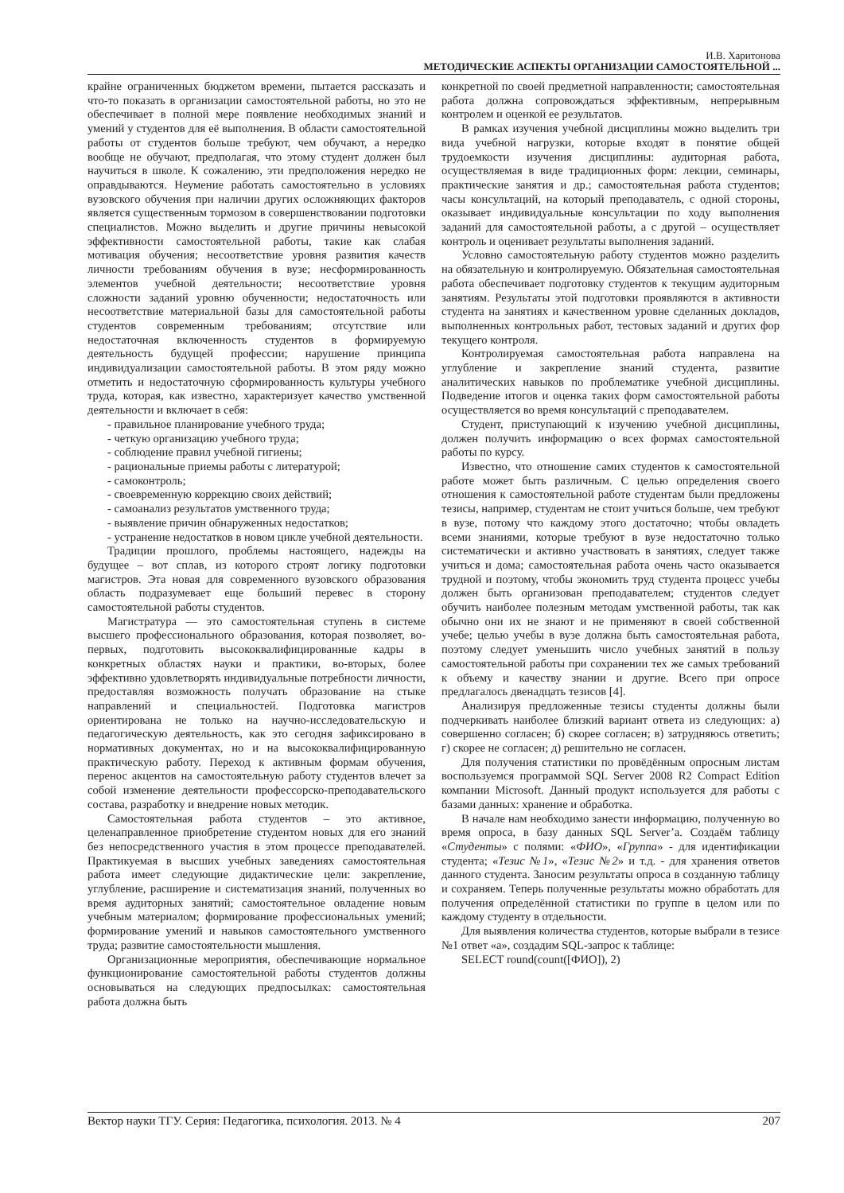И.В. Харитонова
МЕТОДИЧЕСКИЕ АСПЕКТЫ ОРГАНИЗАЦИИ САМОСТОЯТЕЛЬНОЙ ...
крайне ограниченных бюджетом времени, пытается рассказать и что-то показать в организации самостоятельной работы, но это не обеспечивает в полной мере появление необходимых знаний и умений у студентов для её выполнения. В области самостоятельной работы от студентов больше требуют, чем обучают, а нередко вообще не обучают, предполагая, что этому студент должен был научиться в школе. К сожалению, эти предположения нередко не оправдываются. Неумение работать самостоятельно в условиях вузовского обучения при наличии других осложняющих факторов является существенным тормозом в совершенствовании подготовки специалистов. Можно выделить и другие причины невысокой эффективности самостоятельной работы, такие как слабая мотивация обучения; несоответствие уровня развития качеств личности требованиям обучения в вузе; несформированность элементов учебной деятельности; несоответствие уровня сложности заданий уровню обученности; недостаточность или несоответствие материальной базы для самостоятельной работы студентов современным требованиям; отсутствие или недостаточная включенность студентов в формируемую деятельность будущей профессии; нарушение принципа индивидуализации самостоятельной работы. В этом ряду можно отметить и недостаточную сформированность культуры учебного труда, которая, как известно, характеризует качество умственной деятельности и включает в себя:
- правильное планирование учебного труда;
- четкую организацию учебного труда;
- соблюдение правил учебной гигиены;
- рациональные приемы работы с литературой;
- самоконтроль;
- своевременную коррекцию своих действий;
- самоанализ результатов умственного труда;
- выявление причин обнаруженных недостатков;
- устранение недостатков в новом цикле учебной деятельности.
Традиции прошлого, проблемы настоящего, надежды на будущее – вот сплав, из которого строят логику подготовки магистров. Эта новая для современного вузовского образования область подразумевает еще больший перевес в сторону самостоятельной работы студентов.
Магистратура — это самостоятельная ступень в системе высшего профессионального образования, которая позволяет, во-первых, подготовить высококвалифицированные кадры в конкретных областях науки и практики, во-вторых, более эффективно удовлетворять индивидуальные потребности личности, предоставляя возможность получать образование на стыке направлений и специальностей. Подготовка магистров ориентирована не только на научно-исследовательскую и педагогическую деятельность, как это сегодня зафиксировано в нормативных документах, но и на высококвалифицированную практическую работу. Переход к активным формам обучения, перенос акцентов на самостоятельную работу студентов влечет за собой изменение деятельности профессорско-преподавательского состава, разработку и внедрение новых методик.
Самостоятельная работа студентов – это активное, целенаправленное приобретение студентом новых для его знаний без непосредственного участия в этом процессе преподавателей. Практикуемая в высших учебных заведениях самостоятельная работа имеет следующие дидактические цели: закрепление, углубление, расширение и систематизация знаний, полученных во время аудиторных занятий; самостоятельное овладение новым учебным материалом; формирование профессиональных умений; формирование умений и навыков самостоятельного умственного труда; развитие самостоятельности мышления.
Организационные мероприятия, обеспечивающие нормальное функционирование самостоятельной работы студентов должны основываться на следующих предпосылках: самостоятельная работа должна быть
конкретной по своей предметной направленности; самостоятельная работа должна сопровождаться эффективным, непрерывным контролем и оценкой ее результатов.
В рамках изучения учебной дисциплины можно выделить три вида учебной нагрузки, которые входят в понятие общей трудоемкости изучения дисциплины: аудиторная работа, осуществляемая в виде традиционных форм: лекции, семинары, практические занятия и др.; самостоятельная работа студентов; часы консультаций, на который преподаватель, с одной стороны, оказывает индивидуальные консультации по ходу выполнения заданий для самостоятельной работы, а с другой – осуществляет контроль и оценивает результаты выполнения заданий.
Условно самостоятельную работу студентов можно разделить на обязательную и контролируемую. Обязательная самостоятельная работа обеспечивает подготовку студентов к текущим аудиторным занятиям. Результаты этой подготовки проявляются в активности студента на занятиях и качественном уровне сделанных докладов, выполненных контрольных работ, тестовых заданий и других фор текущего контроля.
Контролируемая самостоятельная работа направлена на углубление и закрепление знаний студента, развитие аналитических навыков по проблематике учебной дисциплины. Подведение итогов и оценка таких форм самостоятельной работы осуществляется во время консультаций с преподавателем.
Студент, приступающий к изучению учебной дисциплины, должен получить информацию о всех формах самостоятельной работы по курсу.
Известно, что отношение самих студентов к самостоятельной работе может быть различным. С целью определения своего отношения к самостоятельной работе студентам были предложены тезисы, например, студентам не стоит учиться больше, чем требуют в вузе, потому что каждому этого достаточно; чтобы овладеть всеми знаниями, которые требуют в вузе недостаточно только систематически и активно участвовать в занятиях, следует также учиться и дома; самостоятельная работа очень часто оказывается трудной и поэтому, чтобы экономить труд студента процесс учебы должен быть организован преподавателем; студентов следует обучить наиболее полезным методам умственной работы, так как обычно они их не знают и не применяют в своей собственной учебе; целью учебы в вузе должна быть самостоятельная работа, поэтому следует уменьшить число учебных занятий в пользу самостоятельной работы при сохранении тех же самых требований к объему и качеству знании и другие. Всего при опросе предлагалось двенадцать тезисов [4].
Анализируя предложенные тезисы студенты должны были подчеркивать наиболее близкий вариант ответа из следующих: а) совершенно согласен; б) скорее согласен; в) затрудняюсь ответить; г) скорее не согласен; д) решительно не согласен.
Для получения статистики по провёдённым опросным листам воспользуемся программой SQL Server 2008 R2 Compact Edition компании Microsoft. Данный продукт используется для работы с базами данных: хранение и обработка.
В начале нам необходимо занести информацию, полученную во время опроса, в базу данных SQL Server’a. Создаём таблицу «Студенты» с полями: «ФИО», «Группа» - для идентификации студента; «Тезис №1», «Тезис №2» и т.д. - для хранения ответов данного студента. Заносим результаты опроса в созданную таблицу и сохраняем. Теперь полученные результаты можно обработать для получения определённой статистики по группе в целом или по каждому студенту в отдельности.
Для выявления количества студентов, которые выбрали в тезисе №1 ответ «а», создадим SQL-запрос к таблице:
SELECT round(count([ФИО]), 2)
Вектор науки ТГУ. Серия: Педагогика, психология. 2013. № 4 207